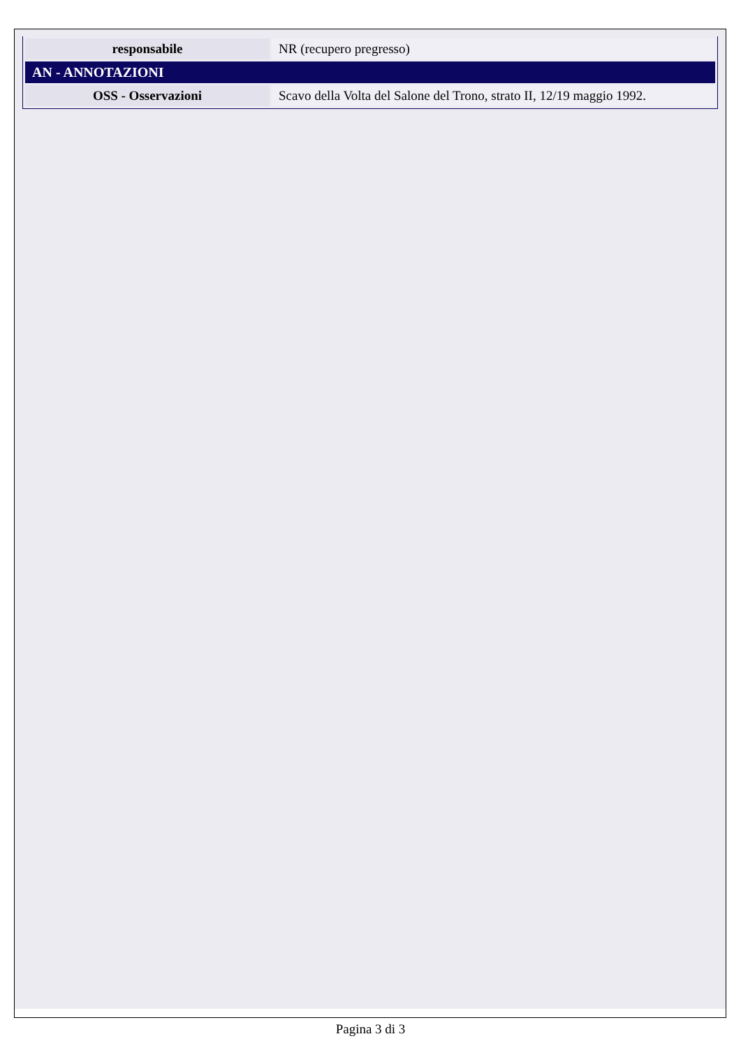| responsabile | NR (recupero pregresso) |
| AN - ANNOTAZIONI | |
| OSS - Osservazioni | Scavo della Volta del Salone del Trono, strato II, 12/19 maggio 1992. |
Pagina 3 di 3